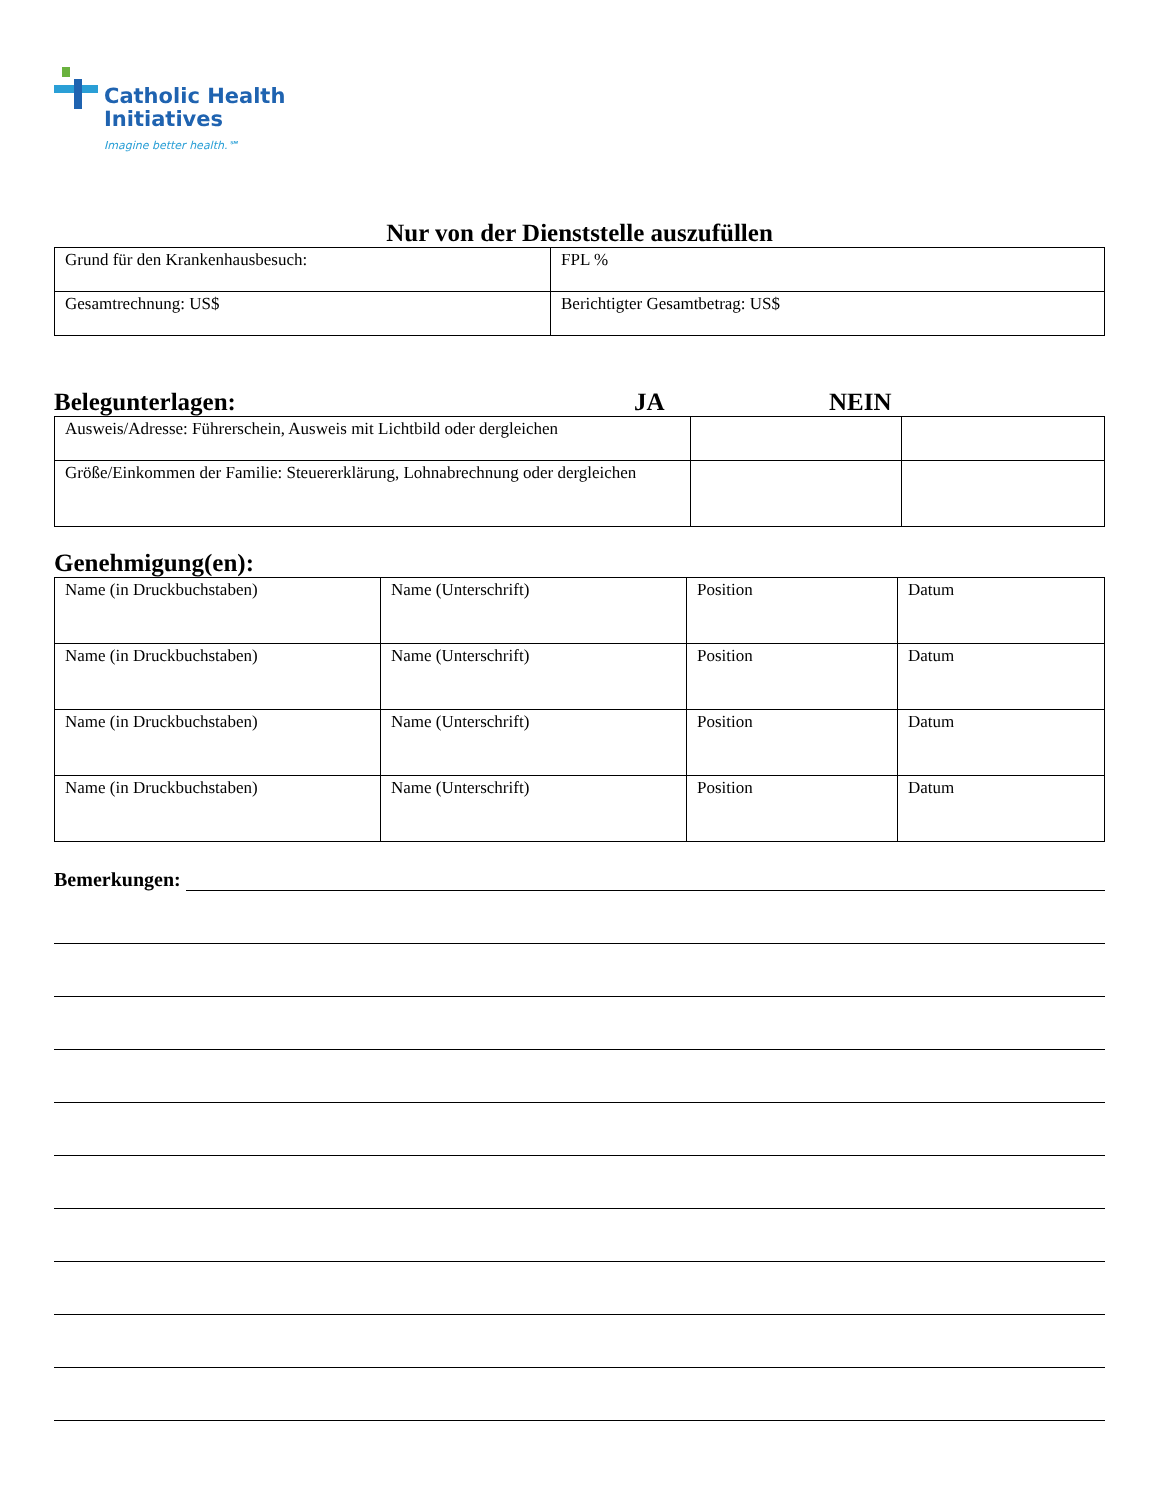Catholic Health
Initiatives
Imagine better health.℠
Nur von der Dienststelle auszufüllen
| Grund für den Krankenhausbesuch: | FPL % |
| Gesamtrechnung: US$ | Berichtigter Gesamtbetrag: US$ |
Belegunterlagen: JA NEIN
| Ausweis/Adresse: Führerschein, Ausweis mit Lichtbild oder dergleichen | | |
| Größe/Einkommen der Familie: Steuererklärung, Lohnabrechnung oder dergleichen | | |
Genehmigung(en):
| Name (in Druckbuchstaben) | Name (Unterschrift) | Position | Datum |
| Name (in Druckbuchstaben) | Name (Unterschrift) | Position | Datum |
| Name (in Druckbuchstaben) | Name (Unterschrift) | Position | Datum |
| Name (in Druckbuchstaben) | Name (Unterschrift) | Position | Datum |
Bemerkungen: